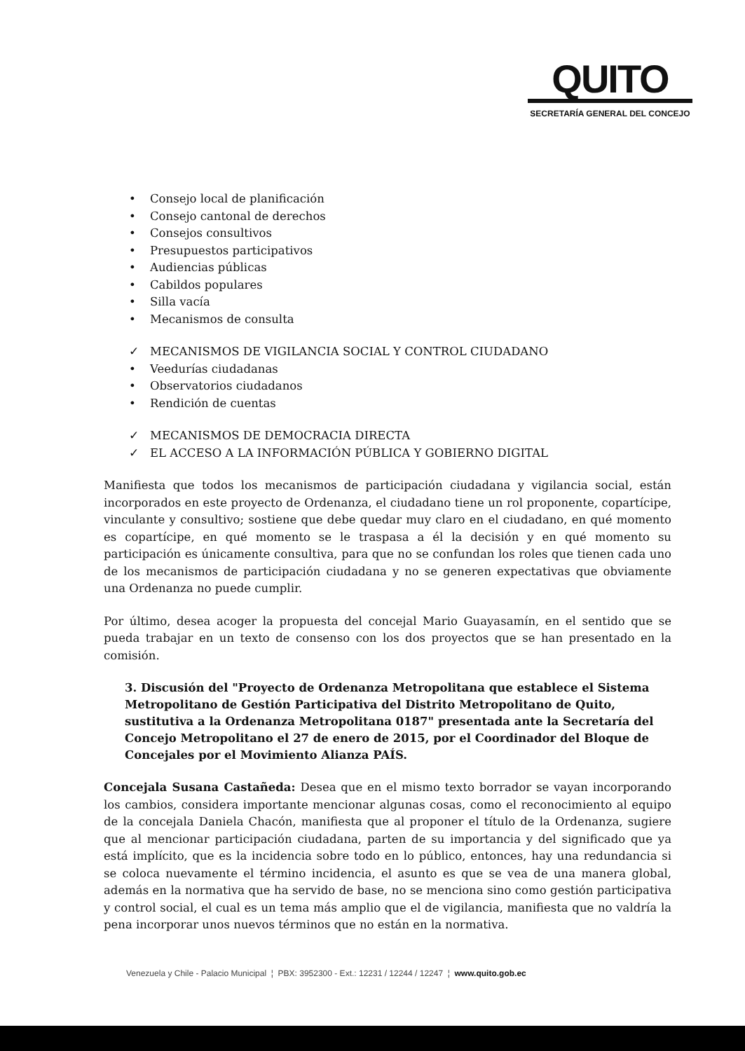QUITO
SECRETARÍA GENERAL DEL CONCEJO
• Consejo local de planificación
• Consejo cantonal de derechos
• Consejos consultivos
• Presupuestos participativos
• Audiencias públicas
• Cabildos populares
• Silla vacía
• Mecanismos de consulta
✓ MECANISMOS DE VIGILANCIA SOCIAL Y CONTROL CIUDADANO
• Veedurías ciudadanas
• Observatorios ciudadanos
• Rendición de cuentas
✓ MECANISMOS DE DEMOCRACIA DIRECTA
✓ EL ACCESO A LA INFORMACIÓN PÚBLICA Y GOBIERNO DIGITAL
Manifiesta que todos los mecanismos de participación ciudadana y vigilancia social, están incorporados en este proyecto de Ordenanza, el ciudadano tiene un rol proponente, copartícipe, vinculante y consultivo; sostiene que debe quedar muy claro en el ciudadano, en qué momento es copartícipe, en qué momento se le traspasa a él la decisión y en qué momento su participación es únicamente consultiva, para que no se confundan los roles que tienen cada uno de los mecanismos de participación ciudadana y no se generen expectativas que obviamente una Ordenanza no puede cumplir.
Por último, desea acoger la propuesta del concejal Mario Guayasamín, en el sentido que se pueda trabajar en un texto de consenso con los dos proyectos que se han presentado en la comisión.
3. Discusión del "Proyecto de Ordenanza Metropolitana que establece el Sistema Metropolitano de Gestión Participativa del Distrito Metropolitano de Quito, sustitutiva a la Ordenanza Metropolitana 0187" presentada ante la Secretaría del Concejo Metropolitano el 27 de enero de 2015, por el Coordinador del Bloque de Concejales por el Movimiento Alianza PAÍS.
Concejala Susana Castañeda: Desea que en el mismo texto borrador se vayan incorporando los cambios, considera importante mencionar algunas cosas, como el reconocimiento al equipo de la concejala Daniela Chacón, manifiesta que al proponer el título de la Ordenanza, sugiere que al mencionar participación ciudadana, parten de su importancia y del significado que ya está implícito, que es la incidencia sobre todo en lo público, entonces, hay una redundancia si se coloca nuevamente el término incidencia, el asunto es que se vea de una manera global, además en la normativa que ha servido de base, no se menciona sino como gestión participativa y control social, el cual es un tema más amplio que el de vigilancia, manifiesta que no valdría la pena incorporar unos nuevos términos que no están en la normativa.
Venezuela y Chile - Palacio Municipal ¦ PBX: 3952300 - Ext.: 12231 / 12244 / 12247 ¦ www.quito.gob.ec